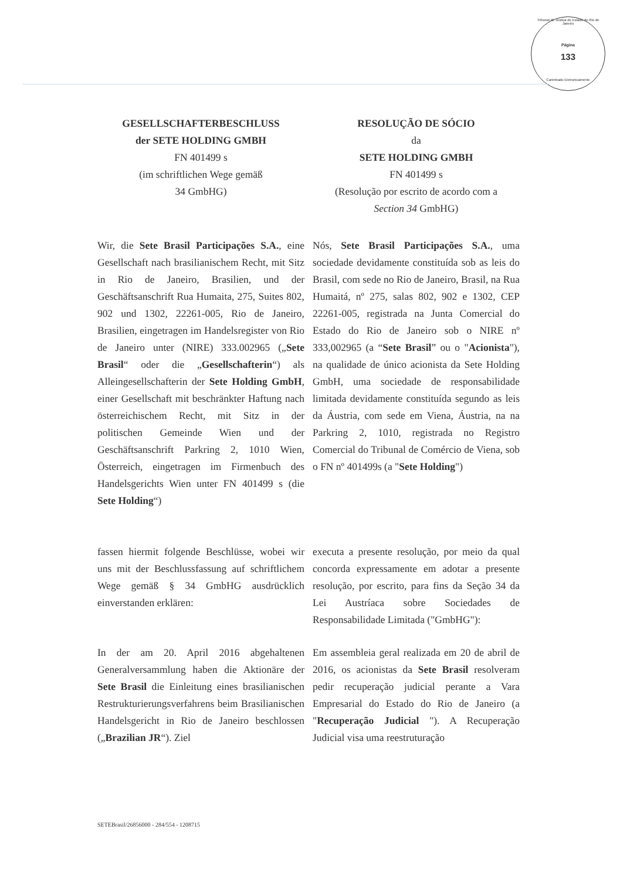Tribunal de Justiça do Estado do Rio de Janeiro
Página
133
Carimbado Eletronicamente
GESELLSCHAFTERBESCHLUSS
der SETE HOLDING GMBH
FN 401499 s
(im schriftlichen Wege gemäß
34 GmbHG)
RESOLUÇÃO DE SÓCIO
da
SETE HOLDING GMBH
FN 401499 s
(Resolução por escrito de acordo com a
Section 34 GmbHG)
Wir, die Sete Brasil Participações S.A., eine Gesellschaft nach brasilianischem Recht, mit Sitz in Rio de Janeiro, Brasilien, und der Geschäftsanschrift Rua Humaita, 275, Suites 802, 902 und 1302, 22261-005, Rio de Janeiro, Brasilien, eingetragen im Handelsregister von Rio de Janeiro unter (NIRE) 333.002965 („Sete Brasil“ oder die „Gesellschafterin“) als Alleingesellschafterin der Sete Holding GmbH, einer Gesellschaft mit beschränkter Haftung nach österreichischem Recht, mit Sitz in der politischen Gemeinde Wien und der Geschäftsanschrift Parkring 2, 1010 Wien, Österreich, eingetragen im Firmenbuch des Handelsgerichts Wien unter FN 401499 s (die Sete Holding“)
Nós, Sete Brasil Participações S.A., uma sociedade devidamente constituída sob as leis do Brasil, com sede no Rio de Janeiro, Brasil, na Rua Humaitá, nº 275, salas 802, 902 e 1302, CEP 22261-005, registrada na Junta Comercial do Estado do Rio de Janeiro sob o NIRE nº 333,002965 (a “Sete Brasil” ou o "Acionista"), na qualidade de único acionista da Sete Holding GmbH, uma sociedade de responsabilidade limitada devidamente constituída segundo as leis da Áustria, com sede em Viena, Áustria, na na Parkring 2, 1010, registrada no Registro Comercial do Tribunal de Comércio de Viena, sob o FN nº 401499s (a "Sete Holding")
fassen hiermit folgende Beschlüsse, wobei wir uns mit der Beschlussfassung auf schriftlichem Wege gemäß § 34 GmbHG ausdrücklich einverstanden erklären:
executa a presente resolução, por meio da qual concorda expressamente em adotar a presente resolução, por escrito, para fins da Seção 34 da Lei Austríaca sobre Sociedades de Responsabilidade Limitada ("GmbHG"):
In der am 20. April 2016 abgehaltenen Generalversammlung haben die Aktionäre der Sete Brasil die Einleitung eines brasilianischen Restrukturierungsverfahrens beim Brasilianischen Handelsgericht in Rio de Janeiro beschlossen („Brazilian JR“). Ziel
Em assembleia geral realizada em 20 de abril de 2016, os acionistas da Sete Brasil resolveram pedir recuperação judicial perante a Vara Empresarial do Estado do Rio de Janeiro (a "Recuperação Judicial "). A Recuperação Judicial visa uma reestruturação
SETEBrasil/26856000 - 284/554 - 1208715